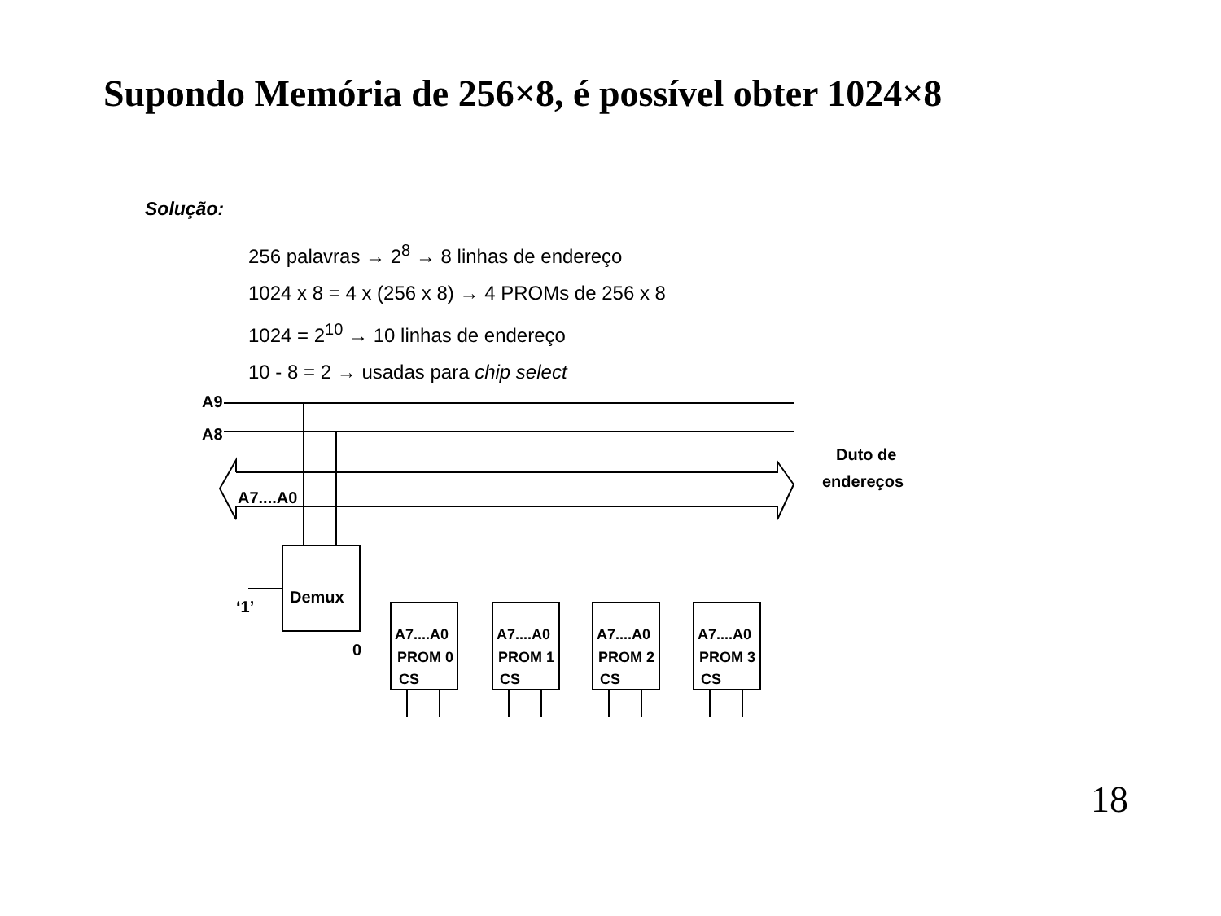Supondo Memória de 256×8, é possível obter 1024×8
Solução:
256 palavras → 2<sup>8</sup> → 8 linhas de endereço
1024 x 8 = 4 x (256 x 8) → 4 PROMs de 256 x 8
1024 = 2<sup>10</sup> → 10 linhas de endereço
10 - 8 = 2 → usadas para chip select
A9
A8
A7....A0
Demux
‘1’
0
Duto de
endereços
A7....A0
PROM 0
CS
A7....A0
PROM 1
CS
A7....A0
PROM 2
CS
A7....A0
PROM 3
CS
18